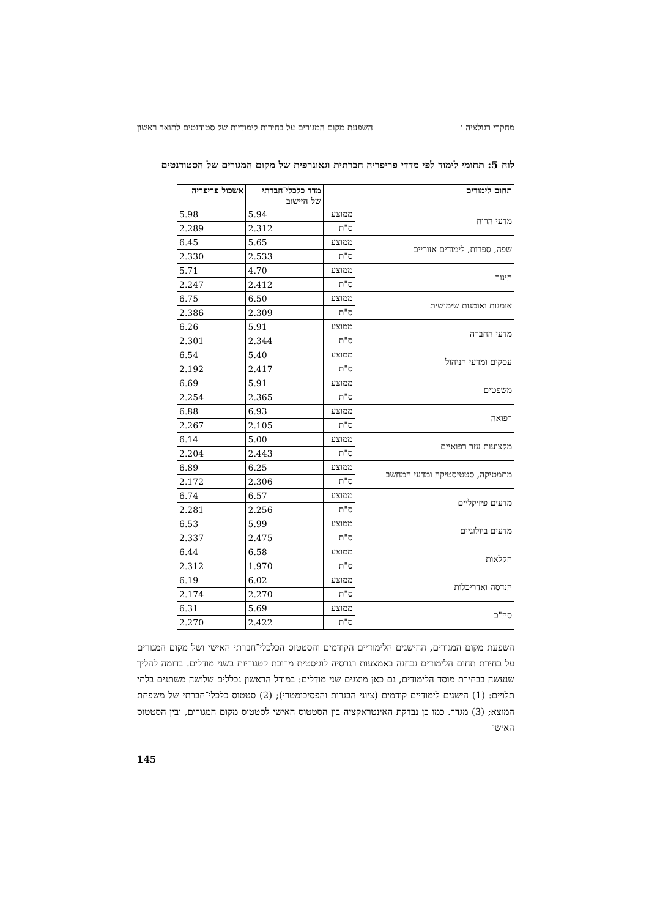מחקרי רגולציה ו השפעת מקום המגורים על בחירות לימודיות של סטודנטים לתואר ראשון
לוח 5: תחומי לימוד לפי מדדי פריפריה חברתית וגאוגרפית של מקום המגורים של הסטודנטים
| תחום לימודים | | מדד כלכלי־חברתי של היישוב | אשכול פריפריה |
| --- | --- | --- | --- |
| מדעי הרוח | ממוצע | 5.94 | 5.98 |
| | ס"ת | 2.312 | 2.289 |
| שפה, ספרות, לימודים אזוריים | ממוצע | 5.65 | 6.45 |
| | ס"ת | 2.533 | 2.330 |
| חינוך | ממוצע | 4.70 | 5.71 |
| | ס"ת | 2.412 | 2.247 |
| אומנות ואומנות שימושית | ממוצע | 6.50 | 6.75 |
| | ס"ת | 2.309 | 2.386 |
| מדעי החברה | ממוצע | 5.91 | 6.26 |
| | ס"ת | 2.344 | 2.301 |
| עסקים ומדעי הניהול | ממוצע | 5.40 | 6.54 |
| | ס"ת | 2.417 | 2.192 |
| משפטים | ממוצע | 5.91 | 6.69 |
| | ס"ת | 2.365 | 2.254 |
| רפואה | ממוצע | 6.93 | 6.88 |
| | ס"ת | 2.105 | 2.267 |
| מקצועות עזר רפואיים | ממוצע | 5.00 | 6.14 |
| | ס"ת | 2.443 | 2.204 |
| מתמטיקה, סטטיסטיקה ומדעי המחשב | ממוצע | 6.25 | 6.89 |
| | ס"ת | 2.306 | 2.172 |
| מדעים פיזיקליים | ממוצע | 6.57 | 6.74 |
| | ס"ת | 2.256 | 2.281 |
| מדעים ביולוגיים | ממוצע | 5.99 | 6.53 |
| | ס"ת | 2.475 | 2.337 |
| חקלאות | ממוצע | 6.58 | 6.44 |
| | ס"ת | 1.970 | 2.312 |
| הנדסה ואדריכלות | ממוצע | 6.02 | 6.19 |
| | ס"ת | 2.270 | 2.174 |
| סה"כ | ממוצע | 5.69 | 6.31 |
| | ס"ת | 2.422 | 2.270 |
השפעת מקום המגורים, ההישגים הלימודיים הקודמים והסטטוס הכלכלי־חברתי האישי ושל מקום המגורים על בחירת תחום הלימודים נבחנה באמצעות רגרסיה לוגיסטית מרובת קטגוריות בשני מודלים. בדומה להליך שנעשה בבחירת מוסד הלימודים, גם כאן מוצגים שני מודלים: במודל הראשון נכללים שלושה משתנים בלתי תלויים: (1) הישגים לימודיים קודמים (ציוני הבגרות והפסיכומטרי); (2) סטטוס כלכלי־חברתי של משפחת המוצא; (3) מגדר. כמו כן נבדקת האינטראקציה בין הסטטוס האישי לסטטוס מקום המגורים, ובין הסטטוס האישי
145